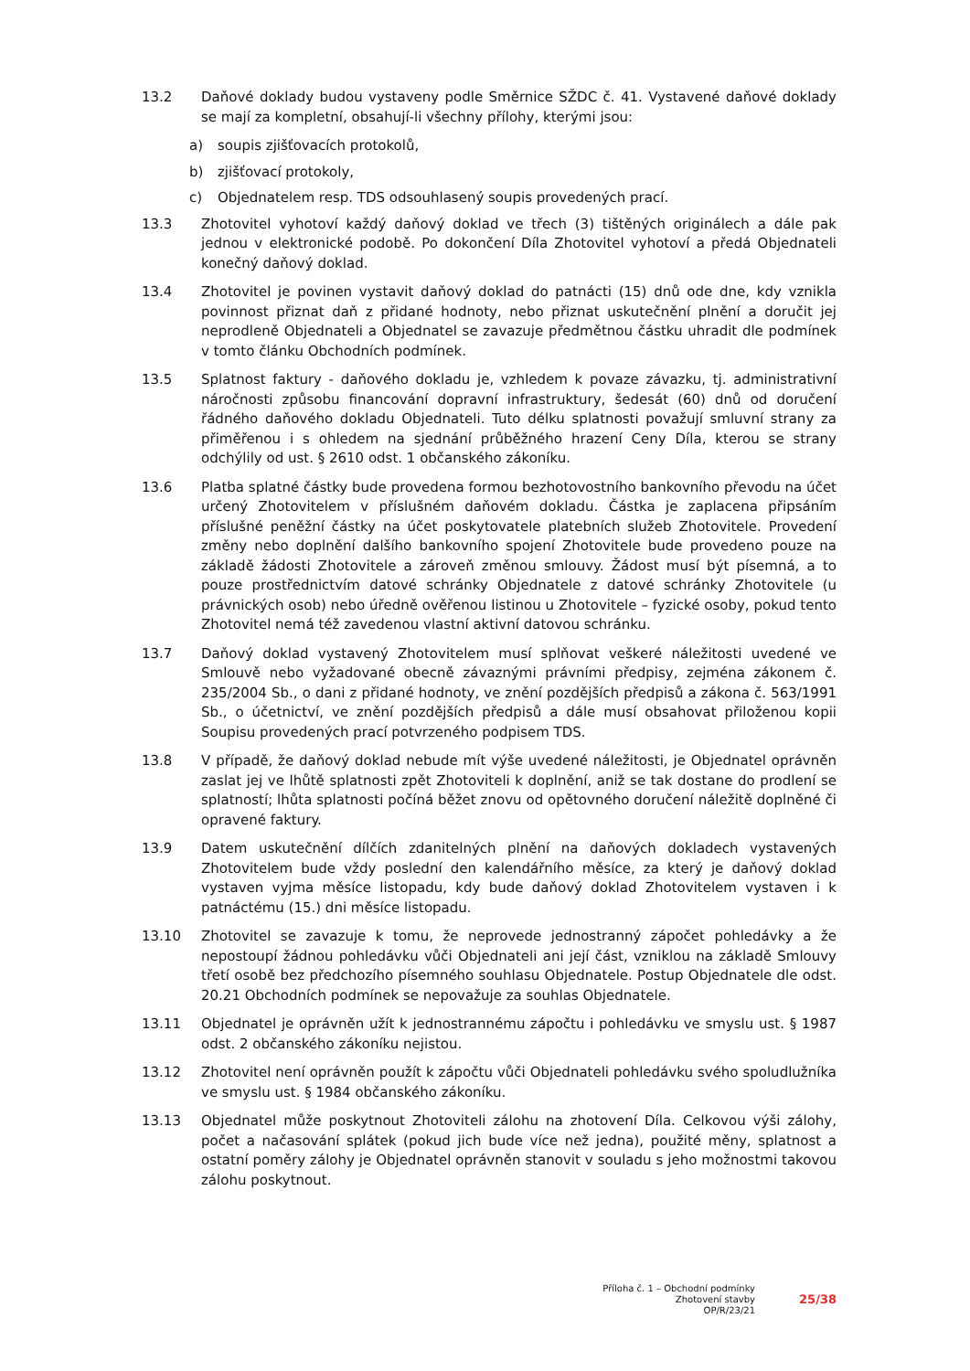13.2 Daňové doklady budou vystaveny podle Směrnice SŽDC č. 41. Vystavené daňové doklady se mají za kompletní, obsahují-li všechny přílohy, kterými jsou:
a) soupis zjišťovacích protokolů,
b) zjišťovací protokoly,
c) Objednatelem resp. TDS odsouhlasený soupis provedených prací.
13.3 Zhotovitel vyhotoví každý daňový doklad ve třech (3) tištěných originálech a dále pak jednou v elektronické podobě. Po dokončení Díla Zhotovitel vyhotoví a předá Objednateli konečný daňový doklad.
13.4 Zhotovitel je povinen vystavit daňový doklad do patnácti (15) dnů ode dne, kdy vznikla povinnost přiznat daň z přidané hodnoty, nebo přiznat uskutečnění plnění a doručit jej neprodleně Objednateli a Objednatel se zavazuje předmětnou částku uhradit dle podmínek v tomto článku Obchodních podmínek.
13.5 Splatnost faktury - daňového dokladu je, vzhledem k povaze závazku, tj. administrativní náročnosti způsobu financování dopravní infrastruktury, šedesát (60) dnů od doručení řádného daňového dokladu Objednateli. Tuto délku splatnosti považují smluvní strany za přiměřenou i s ohledem na sjednání průběžného hrazení Ceny Díla, kterou se strany odchýlily od ust. § 2610 odst. 1 občanského zákoníku.
13.6 Platba splatné částky bude provedena formou bezhotovostního bankovního převodu na účet určený Zhotovitelem v příslušném daňovém dokladu. Částka je zaplacena připsáním příslušné peněžní částky na účet poskytovatele platebních služeb Zhotovitele. Provedení změny nebo doplnění dalšího bankovního spojení Zhotovitele bude provedeno pouze na základě žádosti Zhotovitele a zároveň změnou smlouvy. Žádost musí být písemná, a to pouze prostřednictvím datové schránky Objednatele z datové schránky Zhotovitele (u právnických osob) nebo úředně ověřenou listinou u Zhotovitele – fyzické osoby, pokud tento Zhotovitel nemá též zavedenou vlastní aktivní datovou schránku.
13.7 Daňový doklad vystavený Zhotovitelem musí splňovat veškeré náležitosti uvedené ve Smlouvě nebo vyžadované obecně závaznými právními předpisy, zejména zákonem č. 235/2004 Sb., o dani z přidané hodnoty, ve znění pozdějších předpisů a zákona č. 563/1991 Sb., o účetnictví, ve znění pozdějších předpisů a dále musí obsahovat přiloženou kopii Soupisu provedených prací potvrzeného podpisem TDS.
13.8 V případě, že daňový doklad nebude mít výše uvedené náležitosti, je Objednatel oprávněn zaslat jej ve lhůtě splatnosti zpět Zhotoviteli k doplnění, aniž se tak dostane do prodlení se splatností; lhůta splatnosti počíná běžet znovu od opětovného doručení náležitě doplněné či opravené faktury.
13.9 Datem uskutečnění dílčích zdanitelných plnění na daňových dokladech vystavených Zhotovitelem bude vždy poslední den kalendářního měsíce, za který je daňový doklad vystaven vyjma měsíce listopadu, kdy bude daňový doklad Zhotovitelem vystaven i k patnáctému (15.) dni měsíce listopadu.
13.10 Zhotovitel se zavazuje k tomu, že neprovede jednostranný zápočet pohledávky a že nepostoupí žádnou pohledávku vůči Objednateli ani její část, vzniklou na základě Smlouvy třetí osobě bez předchozího písemného souhlasu Objednatele. Postup Objednatele dle odst. 20.21 Obchodních podmínek se nepovažuje za souhlas Objednatele.
13.11 Objednatel je oprávněn užít k jednostrannému zápočtu i pohledávku ve smyslu ust. § 1987 odst. 2 občanského zákoníku nejistou.
13.12 Zhotovitel není oprávněn použít k zápočtu vůči Objednateli pohledávku svého spoludlužníka ve smyslu ust. § 1984 občanského zákoníku.
13.13 Objednatel může poskytnout Zhotoviteli zálohu na zhotovení Díla. Celkovou výši zálohy, počet a načasování splátek (pokud jich bude více než jedna), použité měny, splatnost a ostatní poměry zálohy je Objednatel oprávněn stanovit v souladu s jeho možnostmi takovou zálohu poskytnout.
Příloha č. 1 – Obchodní podmínky
Zhotovení stavby
OP/R/23/21
25/38